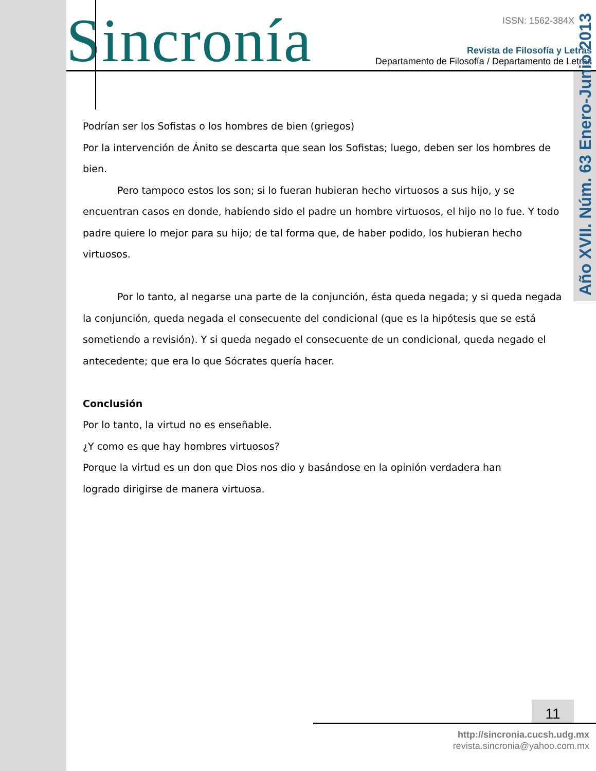Sincronía ISSN: 1562-384X
Revista de Filosofía y Letras
Departamento de Filosofía / Departamento de Letras
Año XVII. Núm. 63 Enero-Junio 2013
Podrían ser los Sofistas o los hombres de bien (griegos)
Por la intervención de Ánito se descarta que sean los Sofistas; luego, deben ser los hombres de bien.
Pero tampoco estos los son; si lo fueran hubieran hecho virtuosos a sus hijo, y se encuentran casos en donde, habiendo sido el padre un hombre virtuosos, el hijo no lo fue. Y todo padre quiere lo mejor para su hijo; de tal forma que, de haber podido, los hubieran hecho virtuosos.
Por lo tanto, al negarse una parte de la conjunción, ésta queda negada; y si queda negada la conjunción, queda negada el consecuente del condicional (que es la hipótesis que se está sometiendo a revisión). Y si queda negado el consecuente de un condicional, queda negado el antecedente; que era lo que Sócrates quería hacer.
Conclusión
Por lo tanto, la virtud no es enseñable.
¿Y como es que hay hombres virtuosos?
Porque la virtud es un don que Dios nos dio y basándose en la opinión verdadera han
logrado dirigirse de manera virtuosa.
11
http://sincronia.cucsh.udg.mx
revista.sincronia@yahoo.com.mx